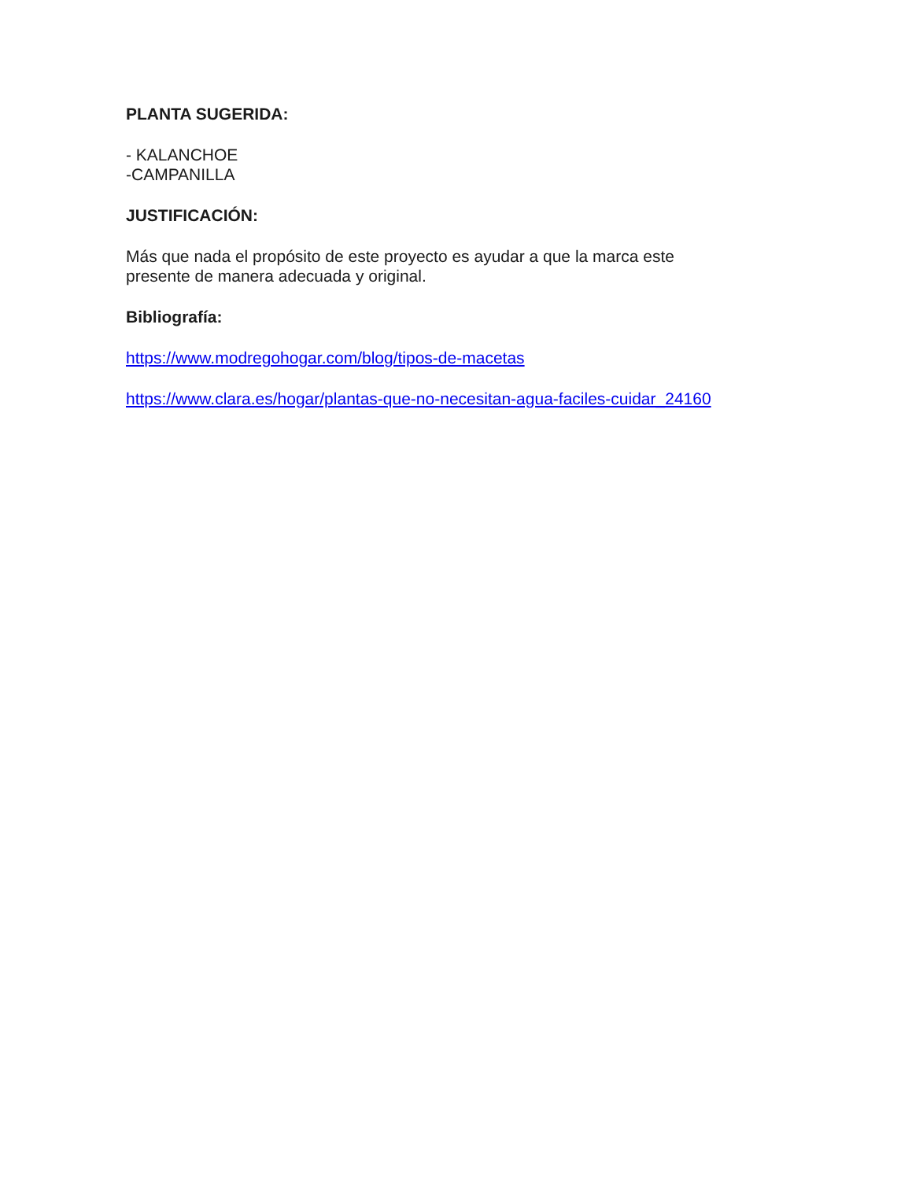PLANTA SUGERIDA:
- KALANCHOE
-CAMPANILLA
JUSTIFICACIÓN:
Más que nada el propósito de este proyecto es ayudar a que la marca este
presente de manera adecuada y original.
Bibliografía:
https://www.modregohogar.com/blog/tipos-de-macetas
https://www.clara.es/hogar/plantas-que-no-necesitan-agua-faciles-cuidar_24160